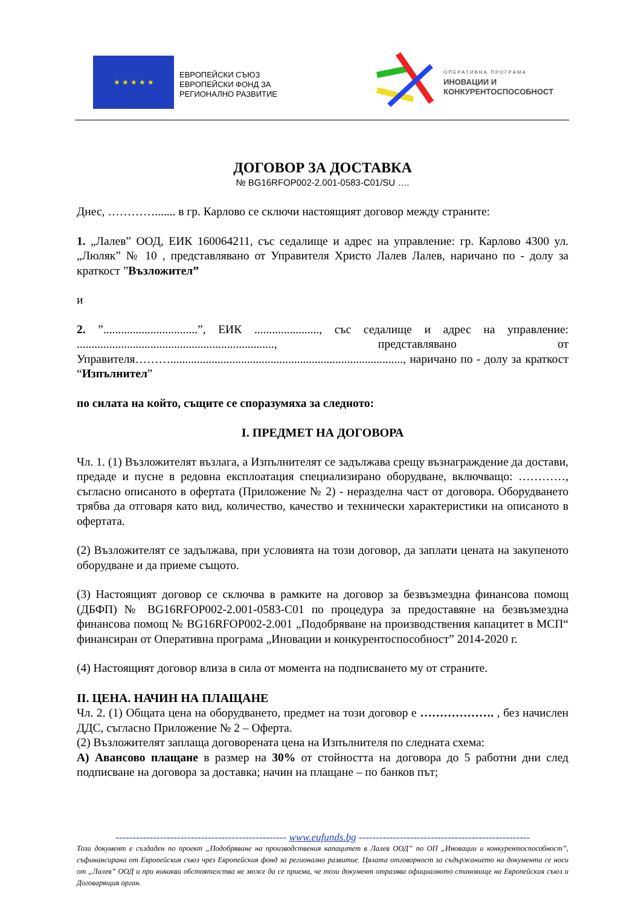★ ★ ★ ★ ★
ЕВРОПЕЙСКИ СЪЮЗ
ЕВРОПЕЙСКИ ФОНД ЗА
РЕГИОНАЛНО РАЗВИТИЕ
ОПЕРАТИВНА ПРОГРАМА
ИНОВАЦИИ И
КОНКУРЕНТОСПОСОБНОСТ
ДОГОВОР ЗА ДОСТАВКА
№ BG16RFOP002-2.001-0583-C01/SU ….
Днес, …………....... в гр. Карлово се сключи настоящият договор между страните:
1. „Лалев” ООД, ЕИК 160064211, със седалище и адрес на управление: гр. Карлово 4300 ул. „Люляк” № 10 , представлявано от Управителя Христо Лалев Лалев, наричано по - долу за краткост ”Възложител”
и
2. ”................................”, ЕИК ......................, със седалище и адрес на управление: ..................................................................., представлявано от Управителя………..............................................................................., наричано по - долу за краткост “Изпълнител”
по силата на който, същите се споразумяха за следното:
I. ПРЕДМЕТ НА ДОГОВОРА
Чл. 1. (1) Възложителят възлага, а Изпълнителят се задължава срещу възнаграждение да достави, предаде и пусне в редовна експлоатация специализирано оборудване, включващо: …………, съгласно описаното в офертата (Приложение № 2) - неразделна част от договора. Оборудването трябва да отговаря като вид, количество, качество и технически характеристики на описаното в офертата.
(2) Възложителят се задължава, при условията на този договор, да заплати цената на закупеното оборудване и да приеме същото.
(3) Настоящият договор се сключва в рамките на договор за безвъзмездна финансова помощ (ДБФП) № BG16RFOP002-2.001-0583-C01 по процедура за предоставяне на безвъзмездна финансова помощ № BG16RFOP002-2.001 „Подобряване на производствения капацитет в МСП“ финансиран от Оперативна програма „Иновации и конкурентоспособност” 2014-2020 г.
(4) Настоящият договор влиза в сила от момента на подписването му от страните.
II. ЦЕНА. НАЧИН НА ПЛАЩАНЕ
Чл. 2. (1) Общата цена на оборудването, предмет на този договор е ………………. , без начислен ДДС, съгласно Приложение № 2 – Оферта.
(2) Възложителят заплаща договорената цена на Изпълнителя по следната схема:
А) Авансово плащане в размер на 30% от стойността на договора до 5 работни дни след подписване на договора за доставка; начин на плащане – по банков път;
-------------------------------------------------- www.eufunds.bg --------------------------------------------------
Този документ е създаден по проект „Подобряване на производствения капацитет в Лалев ООД” по ОП „Иновации и конкурентоспособност”, съфинансирана от Европейския съюз чрез Европейския фонд за регионално развитие. Цялата отговорност за съдържанието на документа се носи от „Лалев” ООД и при никакви обстоятелства не може да се приема, че този документ отразява официалното становище на Европейския съюз и Договарящия орган.